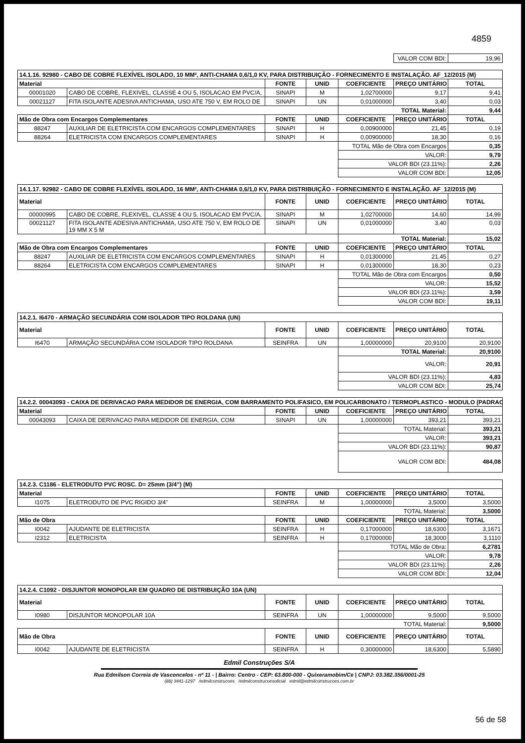4859
| | VALOR COM BDI: | 19,96 |
| 14.1.16. 92980 - CABO DE COBRE FLEXÍVEL ISOLADO, 10 MM², ANTI-CHAMA 0,6/1,0 KV, PARA DISTRIBUIÇÃO - FORNECIMENTO E INSTALAÇÃO. AF_12/2015 (M) | | | | | | |
| Material | | FONTE | UNID | COEFICIENTE | PREÇO UNITÁRIO | TOTAL |
| 00001020 | CABO DE COBRE, FLEXIVEL, CLASSE 4 OU 5, ISOLACAO EM PVC/A, | SINAPI | M | 1,02700000 | 9,17 | 9,41 |
| 00021127 | FITA ISOLANTE ADESIVA ANTICHAMA, USO ATE 750 V, EM ROLO DE | SINAPI | UN | 0,01000000 | 3,40 | 0,03 |
| | | | | TOTAL Material: | | 9,44 |
| Mão de Obra com Encargos Complementares | | FONTE | UNID | COEFICIENTE | PREÇO UNITÁRIO | TOTAL |
| 88247 | AUXILIAR DE ELETRICISTA COM ENCARGOS COMPLEMENTARES | SINAPI | H | 0,00900000 | 21,45 | 0,19 |
| 88264 | ELETRICISTA COM ENCARGOS COMPLEMENTARES | SINAPI | H | 0,00900000 | 18,30 | 0,16 |
| | | | | TOTAL Mão de Obra com Encargos | | 0,35 |
| | | | | VALOR: | | 9,79 |
| | | | | VALOR BDI (23.11%): | | 2,26 |
| | | | | VALOR COM BDI: | | 12,05 |
| 14.1.17. 92982 - CABO DE COBRE FLEXÍVEL ISOLADO, 16 MM², ANTI-CHAMA 0,6/1,0 KV, PARA DISTRIBUIÇÃO - FORNECIMENTO E INSTALAÇÃO. AF_12/2015 (M) | | | | | | |
| Material | | FONTE | UNID | COEFICIENTE | PREÇO UNITÁRIO | TOTAL |
| 00000995 | CABO DE COBRE, FLEXIVEL, CLASSE 4 OU 5, ISOLACAO EM PVC/A, | SINAPI | M | 1,02700000 | 14,60 | 14,99 |
| 00021127 | FITA ISOLANTE ADESIVA ANTICHAMA, USO ATE 750 V, EM ROLO DE 19 MM X 5 M | SINAPI | UN | 0,01000000 | 3,40 | 0,03 |
| | | | | TOTAL Material: | | 15,02 |
| Mão de Obra com Encargos Complementares | | FONTE | UNID | COEFICIENTE | PREÇO UNITÁRIO | TOTAL |
| 88247 | AUXILIAR DE ELETRICISTA COM ENCARGOS COMPLEMENTARES | SINAPI | H | 0,01300000 | 21,45 | 0,27 |
| 88264 | ELETRICISTA COM ENCARGOS COMPLEMENTARES | SINAPI | H | 0,01300000 | 18,30 | 0,23 |
| | | | | TOTAL Mão de Obra com Encargos | | 0,50 |
| | | | | VALOR: | | 15,52 |
| | | | | VALOR BDI (23.11%): | | 3,59 |
| | | | | VALOR COM BDI: | | 19,11 |
| 14.2.1. I6470 - ARMAÇÃO SECUNDÁRIA COM ISOLADOR TIPO ROLDANA (UN) | | | | | | |
| Material | | FONTE | UNID | COEFICIENTE | PREÇO UNITÁRIO | TOTAL |
| I6470 | ARMAÇÃO SECUNDÁRIA COM ISOLADOR TIPO ROLDANA | SEINFRA | UN | 1,00000000 | 20,9100 | 20,9100 |
| | | | | TOTAL Material: | | 20,9100 |
| | | | | VALOR: | | 20,91 |
| | | | | VALOR BDI (23.11%): | | 4,83 |
| | | | | VALOR COM BDI: | | 25,74 |
| 14.2.2. 00043093 - CAIXA DE DERIVACAO PARA MEDIDOR DE ENERGIA, COM BARRAMENTO POLIFASICO, EM POLICARBONATO / TERMOPLASTICO - MODULO (PADRAO | | | | | | |
| Material | | FONTE | UNID | COEFICIENTE | PREÇO UNITÁRIO | TOTAL |
| 00043093 | CAIXA DE DERIVACAO PARA MEDIDOR DE ENERGIA, COM | SINAPI | UN | 1,00000000 | 393,21 | 393,21 |
| | | | | TOTAL Material: | | 393,21 |
| | | | | VALOR: | | 393,21 |
| | | | | VALOR BDI (23.11%): | | 90,87 |
| | | | | VALOR COM BDI: | | 484,08 |
| 14.2.3. C1186 - ELETRODUTO PVC ROSC. D= 25mm (3/4") (M) | | | | | | |
| Material | | FONTE | UNID | COEFICIENTE | PREÇO UNITÁRIO | TOTAL |
| I1075 | ELETRODUTO DE PVC RIGIDO 3/4" | SEINFRA | M | 1,00000000 | 3,5000 | 3,5000 |
| | | | | TOTAL Material: | | 3,5000 |
| Mão de Obra | | FONTE | UNID | COEFICIENTE | PREÇO UNITÁRIO | TOTAL |
| I0042 | AJUDANTE DE ELETRICISTA | SEINFRA | H | 0,17000000 | 18,6300 | 3,1671 |
| I2312 | ELETRICISTA | SEINFRA | H | 0,17000000 | 18,3000 | 3,1110 |
| | | | | TOTAL Mão de Obra: | | 6,2781 |
| | | | | VALOR: | | 9,78 |
| | | | | VALOR BDI (23.11%): | | 2,26 |
| | | | | VALOR COM BDI: | | 12,04 |
| 14.2.4. C1092 - DISJUNTOR MONOPOLAR EM QUADRO DE DISTRIBUIÇÃO 10A (UN) | | | | | | |
| Material | | FONTE | UNID | COEFICIENTE | PREÇO UNITÁRIO | TOTAL |
| I0980 | DISJUNTOR MONOPOLAR 10A | SEINFRA | UN | 1,00000000 | 9,5000 | 9,5000 |
| | | | | TOTAL Material: | | 9,5000 |
| Mão de Obra | | FONTE | UNID | COEFICIENTE | PREÇO UNITÁRIO | TOTAL |
| I0042 | AJUDANTE DE ELETRICISTA | SEINFRA | H | 0,30000000 | 18,6300 | 5,5890 |
Edmil Construções S/A
Rua Edmilson Correia de Vasconcelos - nº 11 - | Bairro: Centro - CEP: 63.800-000 - Quixeramobim/Ce | CNPJ: 03.382.356/0001-25
(88) 3441-1297 /edmilconstrucoes /edmilconstrucoesoficial edmil@edmilconstrucoes.com.br
56 de 58